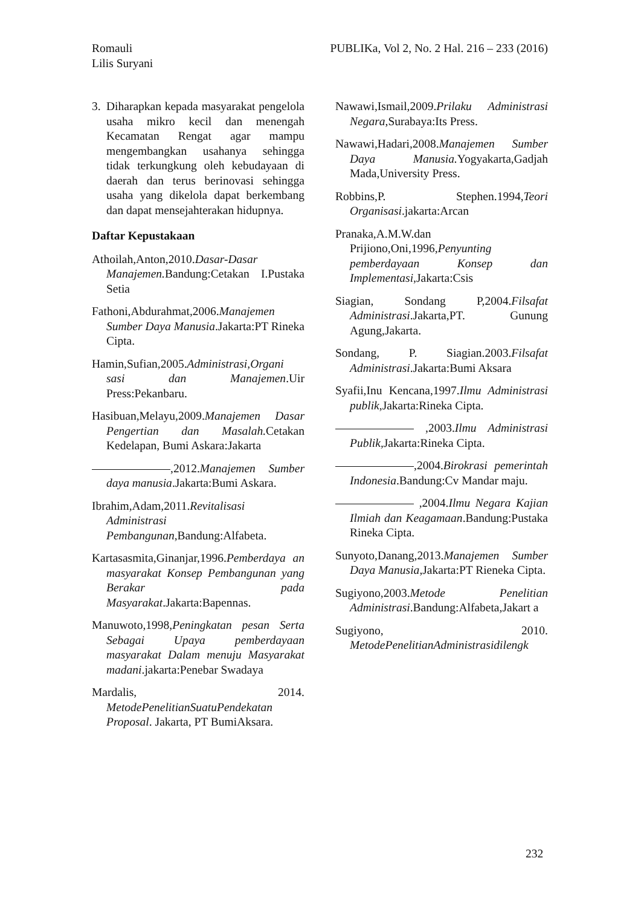PUBLIKa, Vol 2, No. 2 Hal. 216 – 233 (2016) Romauli
Lilis Suryani
3. Diharapkan kepada masyarakat pengelola usaha mikro kecil dan menengah Kecamatan Rengat agar mampu mengembangkan usahanya sehingga tidak terkungkung oleh kebudayaan di daerah dan terus berinovasi sehingga usaha yang dikelola dapat berkembang dan dapat mensejahterakan hidupnya.
Daftar Kepustakaan
Athoilah,Anton,2010.Dasar-Dasar Manajemen. Bandung:Cetakan I.Pustaka Setia
Fathoni,Abdurahmat,2006.Manajemen Sumber Daya Manusia.Jakarta:PT Rineka Cipta.
Hamin,Sufian,2005.Administrasi,Organi sasi dan Manajemen.Uir Press:Pekanbaru.
Hasibuan,Melayu,2009.Manajemen Dasar Pengertian dan Masalah. Cetakan Kedelapan, Bumi Askara:Jakarta
,2012.Manajemen Sumber daya manusia.Jakarta:Bumi Askara.
Ibrahim,Adam,2011.Revitalisasi Administrasi Pembangunan,Bandung:Alfabeta.
Kartasasmita,Ginanjar,1996.Pemberdaya an masyarakat Konsep Pembangunan yang Berakar pada Masyarakat.Jakarta:Bapennas.
Manuwoto,1998,Peningkatan pesan Serta Sebagai Upaya pemberdayaan masyarakat Dalam menuju Masyarakat madani.jakarta:Penebar Swadaya
Mardalis, 2014. MetodePenelitianSuatuPendekatan Proposal. Jakarta, PT BumiAksara.
Nawawi,Ismail,2009.Prilaku Administrasi Negara,Surabaya:Its Press.
Nawawi,Hadari,2008.Manajemen Sumber Daya Manusia. Yogyakarta,Gadjah Mada,University Press.
Robbins,P. Stephen.1994,Teori Organisasi.jakarta:Arcan
Pranaka,A.M.W.dan Prijiono,Oni,1996,Penyunting pemberdayaan Konsep dan Implementasi,Jakarta:Csis
Siagian, Sondang P,2004.Filsafat Administrasi.Jakarta,PT. Gunung Agung,Jakarta.
Sondang, P. Siagian.2003.Filsafat Administrasi.Jakarta:Bumi Aksara
Syafii,Inu Kencana,1997.Ilmu Administrasi publik,Jakarta:Rineka Cipta.
,2003.Ilmu Administrasi Publik, Jakarta:Rineka Cipta.
,2004.Birokrasi pemerintah Indonesia.Bandung:Cv Mandar maju.
,2004.Ilmu Negara Kajian Ilmiah dan Keagamaan.Bandung:Pustaka Rineka Cipta.
Sunyoto,Danang,2013.Manajemen Sumber Daya Manusia,Jakarta:PT Rieneka Cipta.
Sugiyono,2003.Metode Penelitian Administrasi.Bandung:Alfabeta,Jakart a
Sugiyono, 2010. MetodePenelitianAdministrasidilengk
232